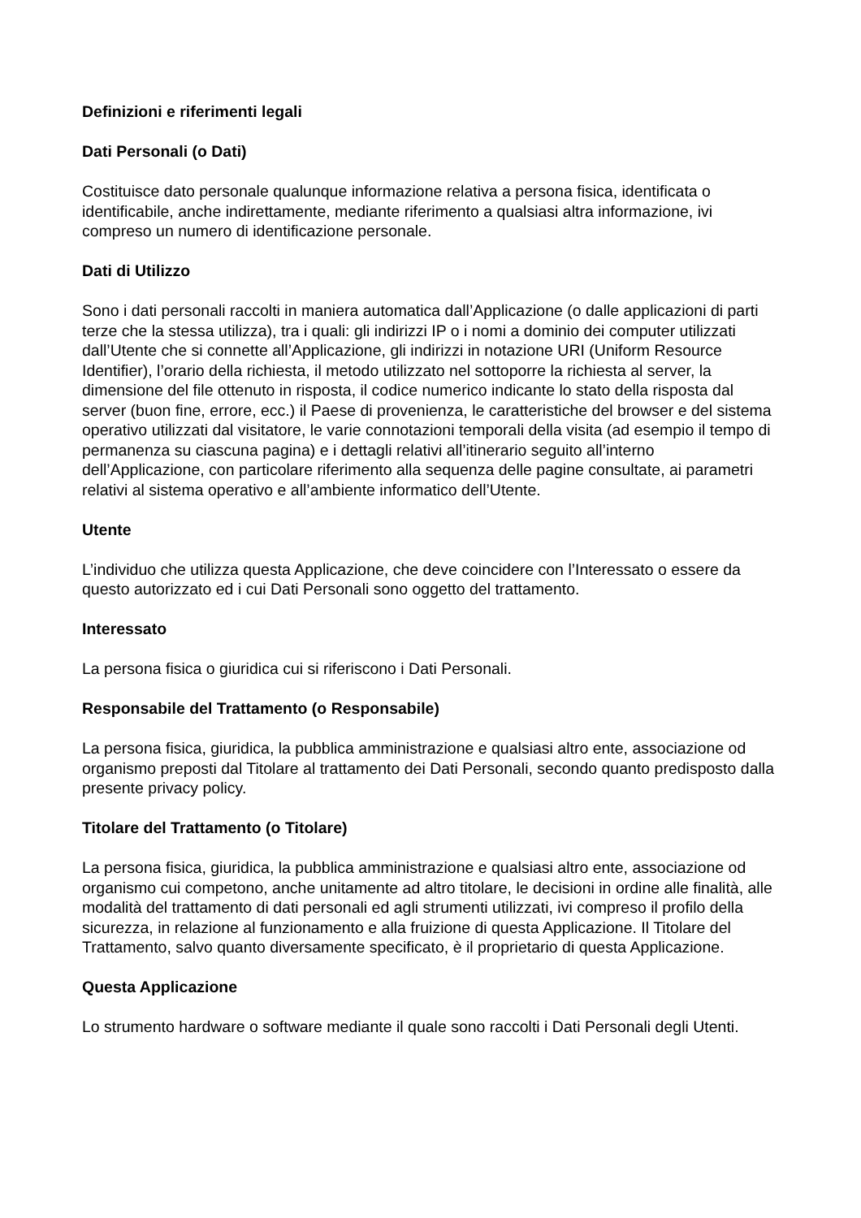Definizioni e riferimenti legali
Dati Personali (o Dati)
Costituisce dato personale qualunque informazione relativa a persona fisica, identificata o identificabile, anche indirettamente, mediante riferimento a qualsiasi altra informazione, ivi compreso un numero di identificazione personale.
Dati di Utilizzo
Sono i dati personali raccolti in maniera automatica dall’Applicazione (o dalle applicazioni di parti terze che la stessa utilizza), tra i quali: gli indirizzi IP o i nomi a dominio dei computer utilizzati dall’Utente che si connette all’Applicazione, gli indirizzi in notazione URI (Uniform Resource Identifier), l’orario della richiesta, il metodo utilizzato nel sottoporre la richiesta al server, la dimensione del file ottenuto in risposta, il codice numerico indicante lo stato della risposta dal server (buon fine, errore, ecc.) il Paese di provenienza, le caratteristiche del browser e del sistema operativo utilizzati dal visitatore, le varie connotazioni temporali della visita (ad esempio il tempo di permanenza su ciascuna pagina) e i dettagli relativi all’itinerario seguito all’interno dell’Applicazione, con particolare riferimento alla sequenza delle pagine consultate, ai parametri relativi al sistema operativo e all’ambiente informatico dell’Utente.
Utente
L’individuo che utilizza questa Applicazione, che deve coincidere con l’Interessato o essere da questo autorizzato ed i cui Dati Personali sono oggetto del trattamento.
Interessato
La persona fisica o giuridica cui si riferiscono i Dati Personali.
Responsabile del Trattamento (o Responsabile)
La persona fisica, giuridica, la pubblica amministrazione e qualsiasi altro ente, associazione od organismo preposti dal Titolare al trattamento dei Dati Personali, secondo quanto predisposto dalla presente privacy policy.
Titolare del Trattamento (o Titolare)
La persona fisica, giuridica, la pubblica amministrazione e qualsiasi altro ente, associazione od organismo cui competono, anche unitamente ad altro titolare, le decisioni in ordine alle finalità, alle modalità del trattamento di dati personali ed agli strumenti utilizzati, ivi compreso il profilo della sicurezza, in relazione al funzionamento e alla fruizione di questa Applicazione. Il Titolare del Trattamento, salvo quanto diversamente specificato, è il proprietario di questa Applicazione.
Questa Applicazione
Lo strumento hardware o software mediante il quale sono raccolti i Dati Personali degli Utenti.